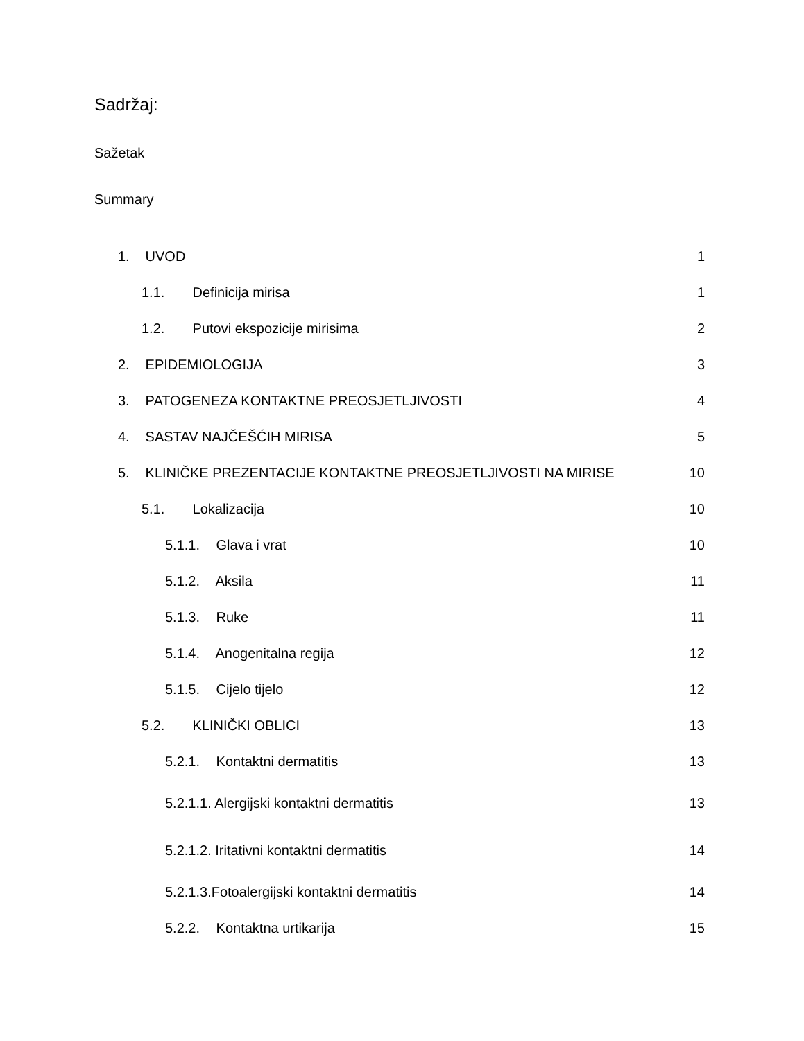Sadržaj:
Sažetak
Summary
1. UVOD 1
1.1. Definicija mirisa 1
1.2. Putovi ekspozicije mirisima 2
2. EPIDEMIOLOGIJA 3
3. PATOGENEZA KONTAKTNE PREOSJETLJIVOSTI 4
4. SASTAV NAJČEŠĆIH MIRISA 5
5. KLINIČKE PREZENTACIJE KONTAKTNE PREOSJETLJIVOSTI NA MIRISE 10
5.1. Lokalizacija 10
5.1.1. Glava i vrat 10
5.1.2. Aksila 11
5.1.3. Ruke 11
5.1.4. Anogenitalna regija 12
5.1.5. Cijelo tijelo 12
5.2. KLINIČKI OBLICI 13
5.2.1. Kontaktni dermatitis 13
5.2.1.1. Alergijski kontaktni dermatitis 13
5.2.1.2. Iritativni kontaktni dermatitis 14
5.2.1.3.Fotoalergijski kontaktni dermatitis 14
5.2.2. Kontaktna urtikarija 15